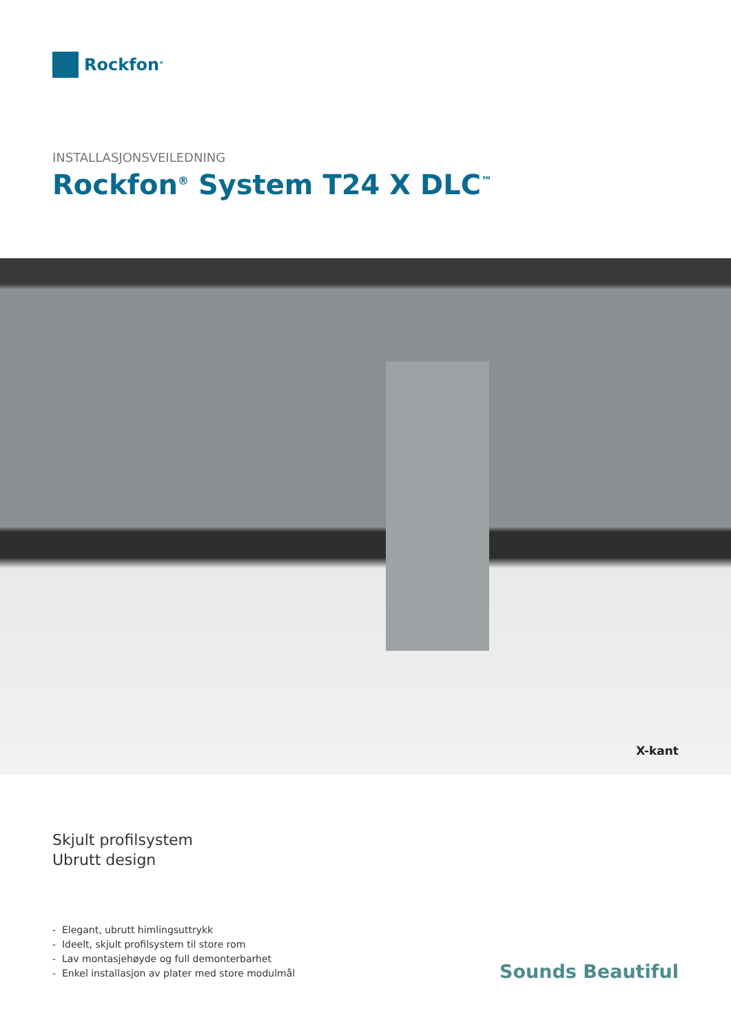Rockfon<sup>®</sup>
INSTALLASJONSVEILEDNING
Rockfon<sup>®</sup> System T24 X DLC<sup>™</sup>
X-kant
Skjult profilsystem
Ubrutt design
- Elegant, ubrutt himlingsuttrykk
- Ideelt, skjult profilsystem til store rom
- Lav montasjehøyde og full demonterbarhet
- Enkel installasjon av plater med store modulmål
Sounds Beautiful